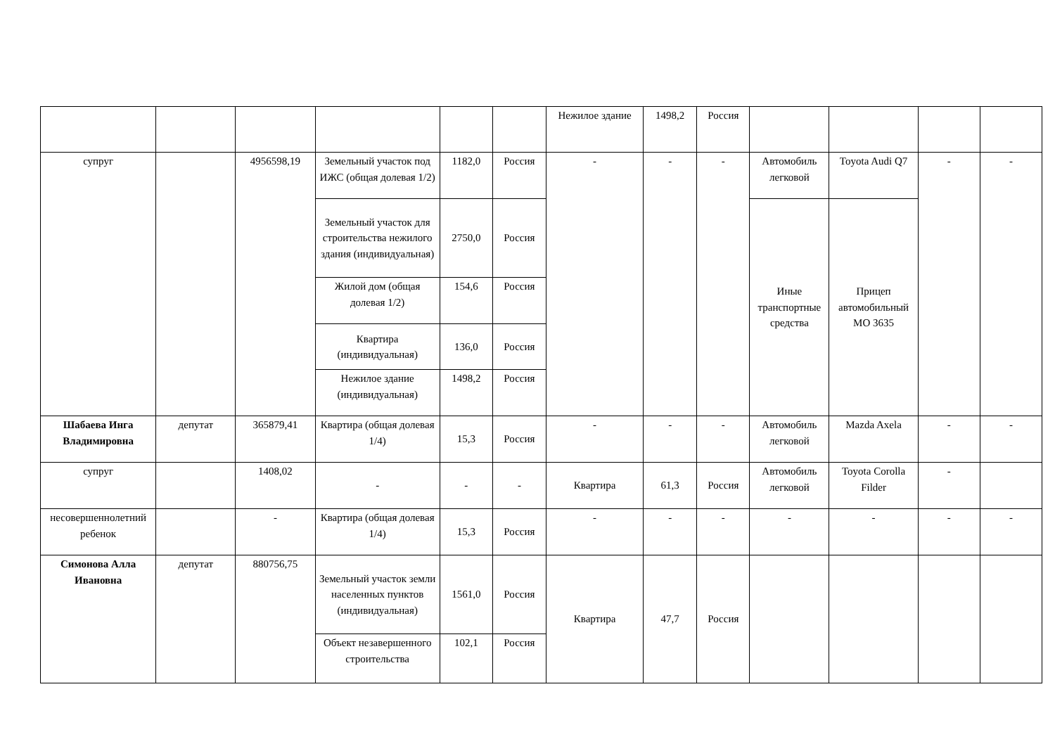| | | | | | | Нежилое здание | 1498,2 | Россия | | | | |
| супруг | | 4956598,19 | Земельный участок под ИЖС (общая долевая 1/2) | 1182,0 | Россия | - | - | - | Автомобиль легковой | Toyota Audi Q7 | - | - |
| | | | Земельный участок для строительства нежилого здания (индивидуальная) | 2750,0 | Россия | | | | Иные транспортные средства | Прицеп автомобильный МО 3635 | | |
| | | | Жилой дом (общая долевая 1/2) | 154,6 | Россия | | | | | | | |
| | | | Квартира (индивидуальная) | 136,0 | Россия | | | | | | | |
| | | | Нежилое здание (индивидуальная) | 1498,2 | Россия | | | | | | | |
| Шабаева Инга Владимировна | депутат | 365879,41 | Квартира (общая долевая 1/4) | 15,3 | Россия | - | - | - | Автомобиль легковой | Mazda Axela | - | - |
| супруг | | 1408,02 | - | - | - | Квартира | 61,3 | Россия | Автомобиль легковой | Toyota Corolla Filder | - | |
| несовершеннолетний ребенок | | - | Квартира (общая долевая 1/4) | 15,3 | Россия | - | - | - | - | - | - | - |
| Симонова Алла Ивановна | депутат | 880756,75 | Земельный участок земли населенных пунктов (индивидуальная) | 1561,0 | Россия | Квартира | 47,7 | Россия | | | | |
| | | | Объект незавершенного строительства | 102,1 | Россия | | | | | | | |